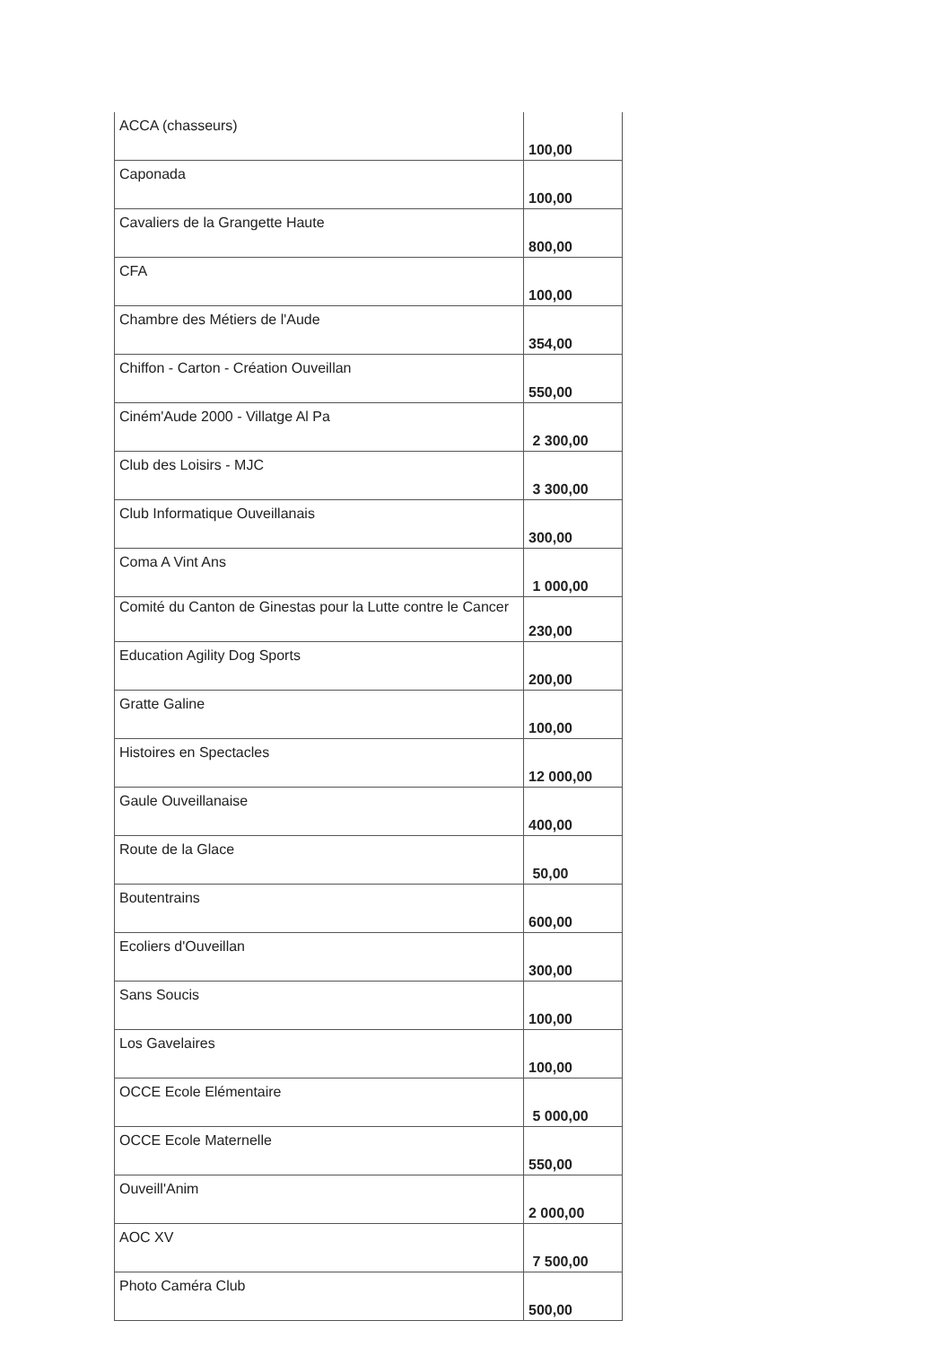| ACCA (chasseurs) | 100,00 |
| Caponada | 100,00 |
| Cavaliers de la Grangette Haute | 800,00 |
| CFA | 100,00 |
| Chambre des Métiers de l'Aude | 354,00 |
| Chiffon - Carton - Création Ouveillan | 550,00 |
| Ciném'Aude 2000 - Villatge Al Pa | 2 300,00 |
| Club des Loisirs - MJC | 3 300,00 |
| Club Informatique Ouveillanais | 300,00 |
| Coma A Vint Ans | 1 000,00 |
| Comité du Canton de Ginestas pour la Lutte contre le Cancer | 230,00 |
| Education Agility Dog Sports | 200,00 |
| Gratte Galine | 100,00 |
| Histoires en Spectacles | 12 000,00 |
| Gaule Ouveillanaise | 400,00 |
| Route de la Glace | 50,00 |
| Boutentrains | 600,00 |
| Ecoliers d'Ouveillan | 300,00 |
| Sans Soucis | 100,00 |
| Los Gavelaires | 100,00 |
| OCCE Ecole Elémentaire | 5 000,00 |
| OCCE Ecole Maternelle | 550,00 |
| Ouveill'Anim | 2 000,00 |
| AOC XV | 7 500,00 |
| Photo Caméra Club | 500,00 |